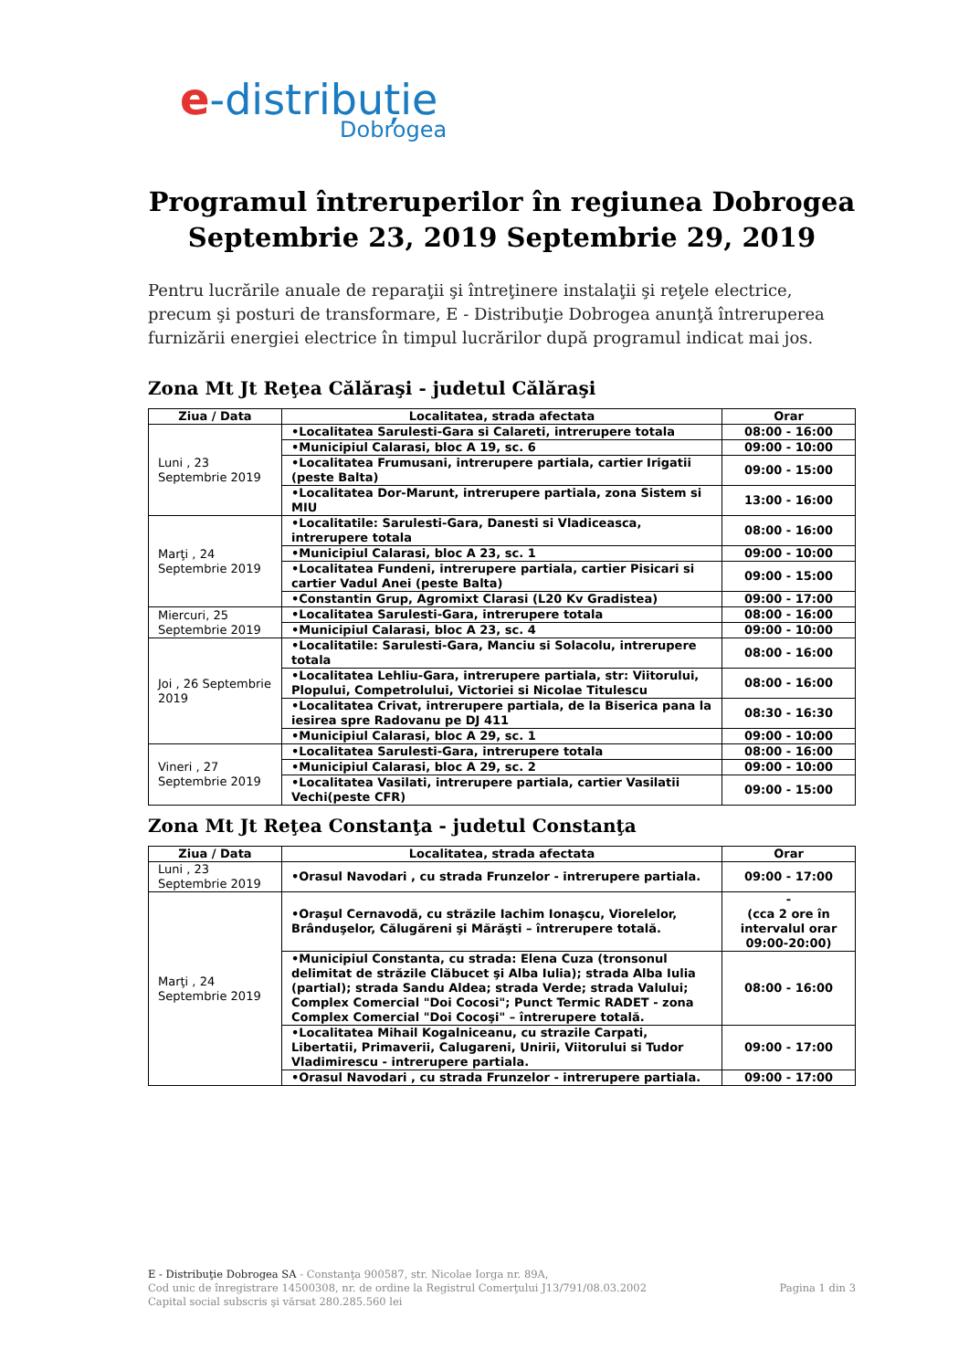e-distribuție
Dobrogea
Programul întreruperilor în regiunea Dobrogea
Septembrie 23, 2019 Septembrie 29, 2019
Pentru lucrările anuale de reparaţii şi întreţinere instalaţii şi reţele electrice, precum şi posturi de transformare, E - Distribuţie Dobrogea anunţă întreruperea furnizării energiei electrice în timpul lucrărilor după programul indicat mai jos.
Zona Mt Jt Reţea Călăraşi - judetul Călăraşi
| Ziua / Data | Localitatea, strada afectata | Orar |
| --- | --- | --- |
| Luni , 23 Septembrie 2019 | •Localitatea Sarulesti-Gara si Calareti, intrerupere totala | 08:00 - 16:00 |
| | •Municipiul Calarasi, bloc A 19, sc. 6 | 09:00 - 10:00 |
| | •Localitatea Frumusani, intrerupere partiala, cartier Irigatii (peste Balta) | 09:00 - 15:00 |
| | •Localitatea Dor-Marunt, intrerupere partiala, zona Sistem si MIU | 13:00 - 16:00 |
| Marţi , 24 Septembrie 2019 | •Localitatile: Sarulesti-Gara, Danesti si Vladiceasca, intrerupere totala | 08:00 - 16:00 |
| | •Municipiul Calarasi, bloc A 23, sc. 1 | 09:00 - 10:00 |
| | •Localitatea Fundeni, intrerupere partiala, cartier Pisicari si cartier Vadul Anei (peste Balta) | 09:00 - 15:00 |
| | •Constantin Grup, Agromixt Clarasi (L20 Kv Gradistea) | 09:00 - 17:00 |
| Miercuri, 25 Septembrie 2019 | •Localitatea Sarulesti-Gara, intrerupere totala | 08:00 - 16:00 |
| | •Municipiul Calarasi, bloc A 23, sc. 4 | 09:00 - 10:00 |
| Joi , 26 Septembrie 2019 | •Localitatile: Sarulesti-Gara, Manciu si Solacolu, intrerupere totala | 08:00 - 16:00 |
| | •Localitatea Lehliu-Gara, intrerupere partiala, str: Viitorului, Plopului, Competrolului, Victoriei si Nicolae Titulescu | 08:00 - 16:00 |
| | •Localitatea Crivat, intrerupere partiala, de la Biserica pana la iesirea spre Radovanu pe DJ 411 | 08:30 - 16:30 |
| | •Municipiul Calarasi, bloc A 29, sc. 1 | 09:00 - 10:00 |
| Vineri , 27 Septembrie 2019 | •Localitatea Sarulesti-Gara, intrerupere totala | 08:00 - 16:00 |
| | •Municipiul Calarasi, bloc A 29, sc. 2 | 09:00 - 10:00 |
| | •Localitatea Vasilati, intrerupere partiala, cartier Vasilatii Vechi(peste CFR) | 09:00 - 15:00 |
Zona Mt Jt Reţea Constanţa - judetul Constanţa
| Ziua / Data | Localitatea, strada afectata | Orar |
| --- | --- | --- |
| Luni , 23 Septembrie 2019 | •Orasul Navodari , cu strada Frunzelor - intrerupere partiala. | 09:00 - 17:00 |
| Marţi , 24 Septembrie 2019 | •Oraşul Cernavodă, cu străzile Iachim Ionaşcu, Viorelelor, Brânduşelor, Călugăreni şi Mărăşti – întrerupere totală. | - (cca 2 ore în intervalul orar 09:00-20:00) |
| | •Municipiul Constanta, cu strada: Elena Cuza (tronsonul delimitat de străzile Clăbucet şi Alba Iulia); strada Alba Iulia (partial); strada Sandu Aldea; strada Verde; strada Valului; Complex Comercial "Doi Cocosi"; Punct Termic RADET - zona Complex Comercial "Doi Cocoşi" – întrerupere totală. | 08:00 - 16:00 |
| | •Localitatea Mihail Kogalniceanu, cu strazile Carpati, Libertatii, Primaverii, Calugareni, Unirii, Viitorului si Tudor Vladimirescu - intrerupere partiala. | 09:00 - 17:00 |
| | •Orasul Navodari , cu strada Frunzelor - intrerupere partiala. | 09:00 - 17:00 |
E - Distribuţie Dobrogea SA - Constanţa 900587, str. Nicolae Iorga nr. 89A,
Cod unic de înregistrare 14500308, nr. de ordine la Registrul Comerţului J13/791/08.03.2002
Capital social subscris şi vărsat 280.285.560 lei
Pagina 1 din 3